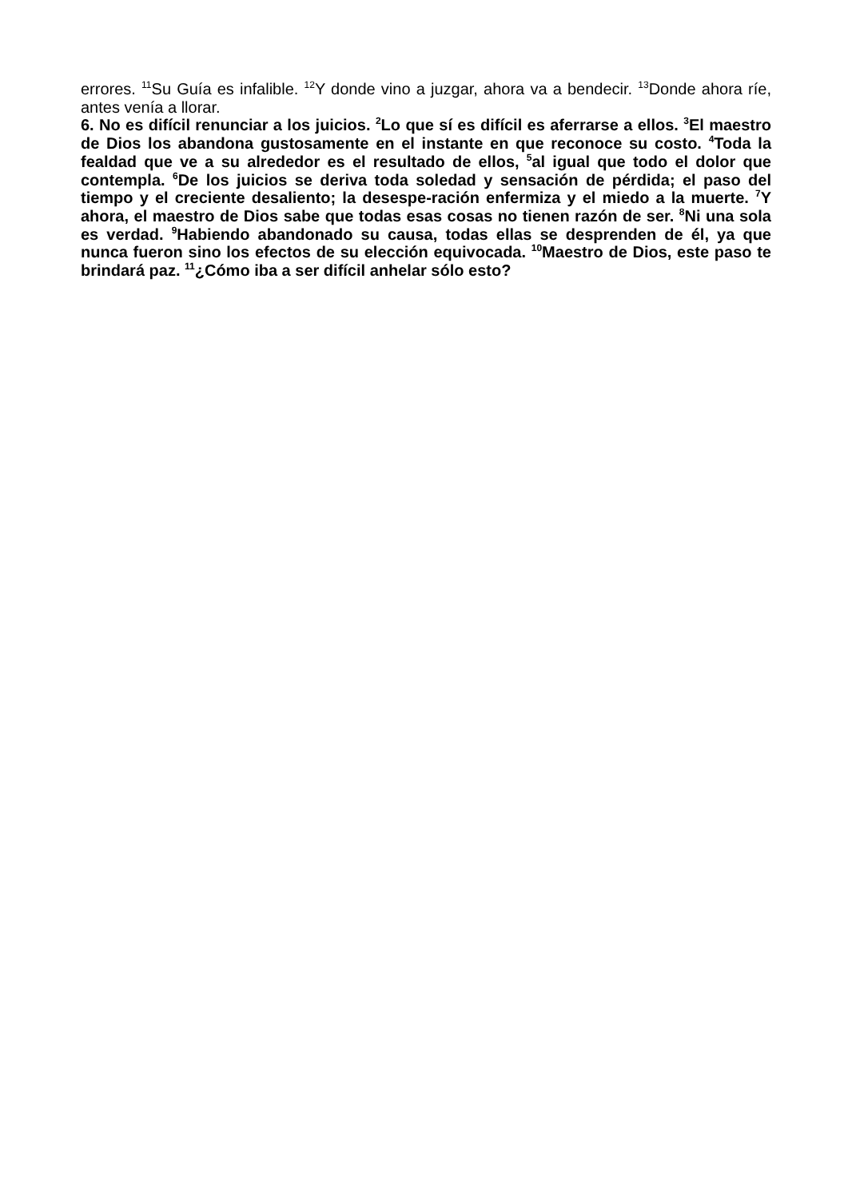errores. <sup>11</sup>Su Guía es infalible. <sup>12</sup>Y donde vino a juzgar, ahora va a bendecir. <sup>13</sup>Donde ahora ríe, antes venía a llorar.
6. No es difícil renunciar a los juicios. <sup>2</sup>Lo que sí es difícil es aferrarse a ellos. <sup>3</sup>El maestro de Dios los abandona gustosamente en el instante en que reconoce su costo. <sup>4</sup>Toda la fealdad que ve a su alrededor es el resultado de ellos, <sup>5</sup>al igual que todo el dolor que contempla. <sup>6</sup>De los juicios se deriva toda soledad y sensación de pérdida; el paso del tiempo y el creciente desaliento; la desespe-ración enfermiza y el miedo a la muerte. <sup>7</sup>Y ahora, el maestro de Dios sabe que todas esas cosas no tienen razón de ser. <sup>8</sup>Ni una sola es verdad. <sup>9</sup>Habiendo abandonado su causa, todas ellas se desprenden de él, ya que nunca fueron sino los efectos de su elección equivocada. <sup>10</sup>Maestro de Dios, este paso te brindará paz. <sup>11</sup>¿Cómo iba a ser difícil anhelar sólo esto?